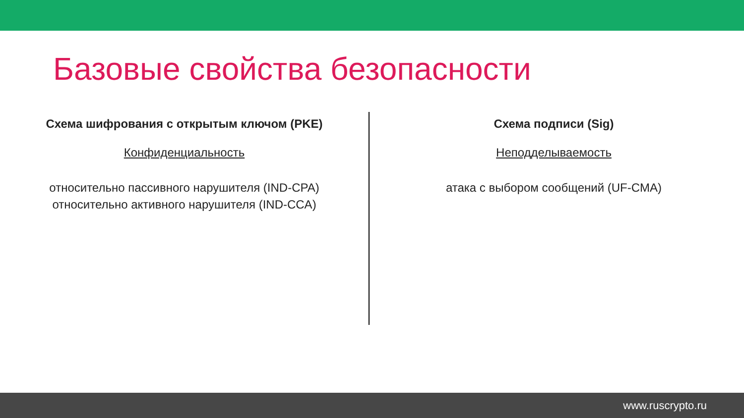Базовые свойства безопасности
Схема шифрования с открытым ключом (PKE)
Конфиденциальность
относительно пассивного нарушителя (IND-CPA)
относительно активного нарушителя (IND-CCA)
Схема подписи (Sig)
Неподделываемость
атака с выбором сообщений (UF-CMA)
www.ruscrypto.ru